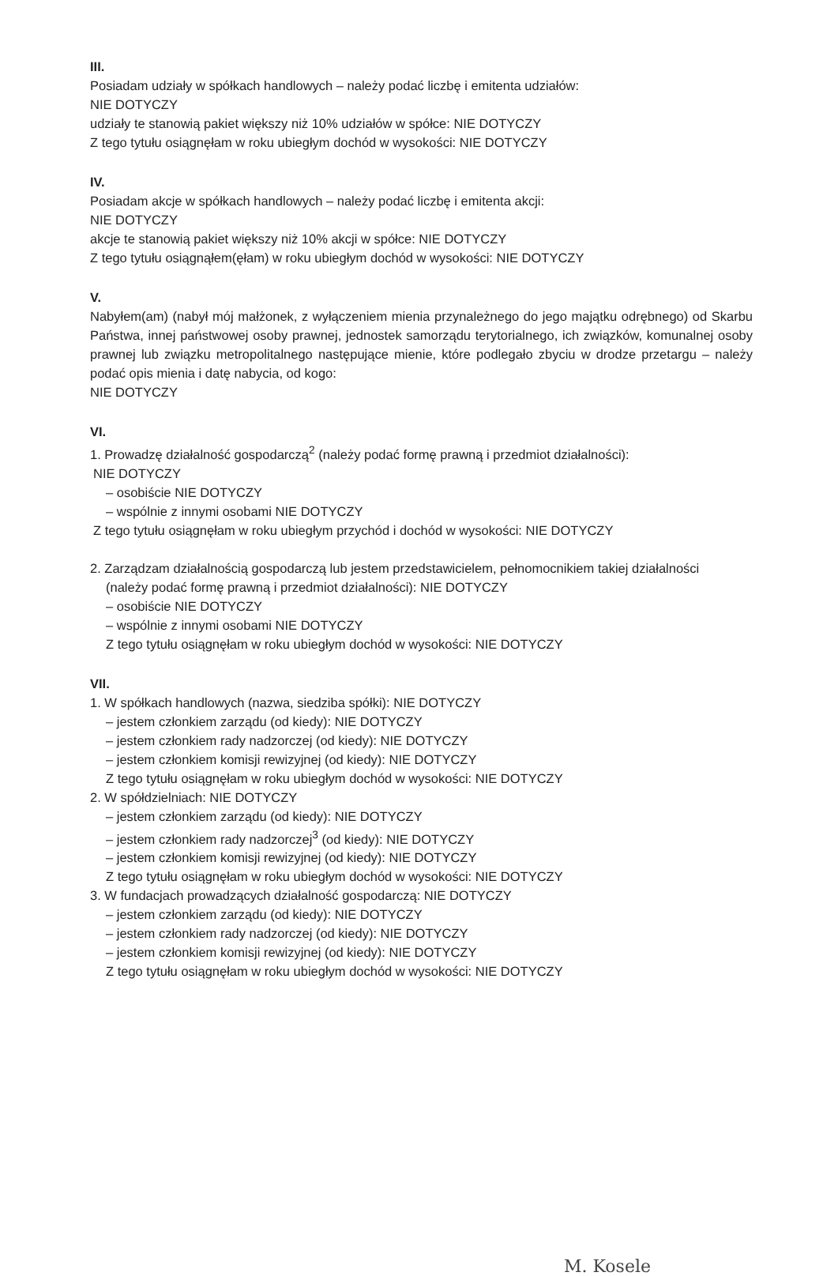III.
Posiadam udziały w spółkach handlowych – należy podać liczbę i emitenta udziałów:
NIE DOTYCZY
udziały te stanowią pakiet większy niż 10% udziałów w spółce: NIE DOTYCZY
Z tego tytułu osiągnęłam w roku ubiegłym dochód w wysokości: NIE DOTYCZY
IV.
Posiadam akcje w spółkach handlowych – należy podać liczbę i emitenta akcji:
NIE DOTYCZY
akcje te stanowią pakiet większy niż 10% akcji w spółce: NIE DOTYCZY
Z tego tytułu osiągnąłem(ęłam) w roku ubiegłym dochód w wysokości: NIE DOTYCZY
V.
Nabyłem(am) (nabył mój małżonek, z wyłączeniem mienia przynależnego do jego majątku odrębnego) od Skarbu Państwa, innej państwowej osoby prawnej, jednostek samorządu terytorialnego, ich związków, komunalnej osoby prawnej lub związku metropolitalnego następujące mienie, które podlegało zbyciu w drodze przetargu – należy podać opis mienia i datę nabycia, od kogo:
NIE DOTYCZY
VI.
1. Prowadzę działalność gospodarczą<sup>2</sup> (należy podać formę prawną i przedmiot działalności):
NIE DOTYCZY
– osobiście NIE DOTYCZY
– wspólnie z innymi osobami NIE DOTYCZY
Z tego tytułu osiągnęłam w roku ubiegłym przychód i dochód w wysokości: NIE DOTYCZY
2. Zarządzam działalnością gospodarczą lub jestem przedstawicielem, pełnomocnikiem takiej działalności
(należy podać formę prawną i przedmiot działalności): NIE DOTYCZY
– osobiście NIE DOTYCZY
– wspólnie z innymi osobami NIE DOTYCZY
Z tego tytułu osiągnęłam w roku ubiegłym dochód w wysokości: NIE DOTYCZY
VII.
1. W spółkach handlowych (nazwa, siedziba spółki): NIE DOTYCZY
– jestem członkiem zarządu (od kiedy): NIE DOTYCZY
– jestem członkiem rady nadzorczej (od kiedy): NIE DOTYCZY
– jestem członkiem komisji rewizyjnej (od kiedy): NIE DOTYCZY
Z tego tytułu osiągnęłam w roku ubiegłym dochód w wysokości: NIE DOTYCZY
2. W spółdzielniach: NIE DOTYCZY
– jestem członkiem zarządu (od kiedy): NIE DOTYCZY
– jestem członkiem rady nadzorczej<sup>3</sup> (od kiedy): NIE DOTYCZY
– jestem członkiem komisji rewizyjnej (od kiedy): NIE DOTYCZY
Z tego tytułu osiągnęłam w roku ubiegłym dochód w wysokości: NIE DOTYCZY
3. W fundacjach prowadzących działalność gospodarczą: NIE DOTYCZY
– jestem członkiem zarządu (od kiedy): NIE DOTYCZY
– jestem członkiem rady nadzorczej (od kiedy): NIE DOTYCZY
– jestem członkiem komisji rewizyjnej (od kiedy): NIE DOTYCZY
Z tego tytułu osiągnęłam w roku ubiegłym dochód w wysokości: NIE DOTYCZY
M. Kosele